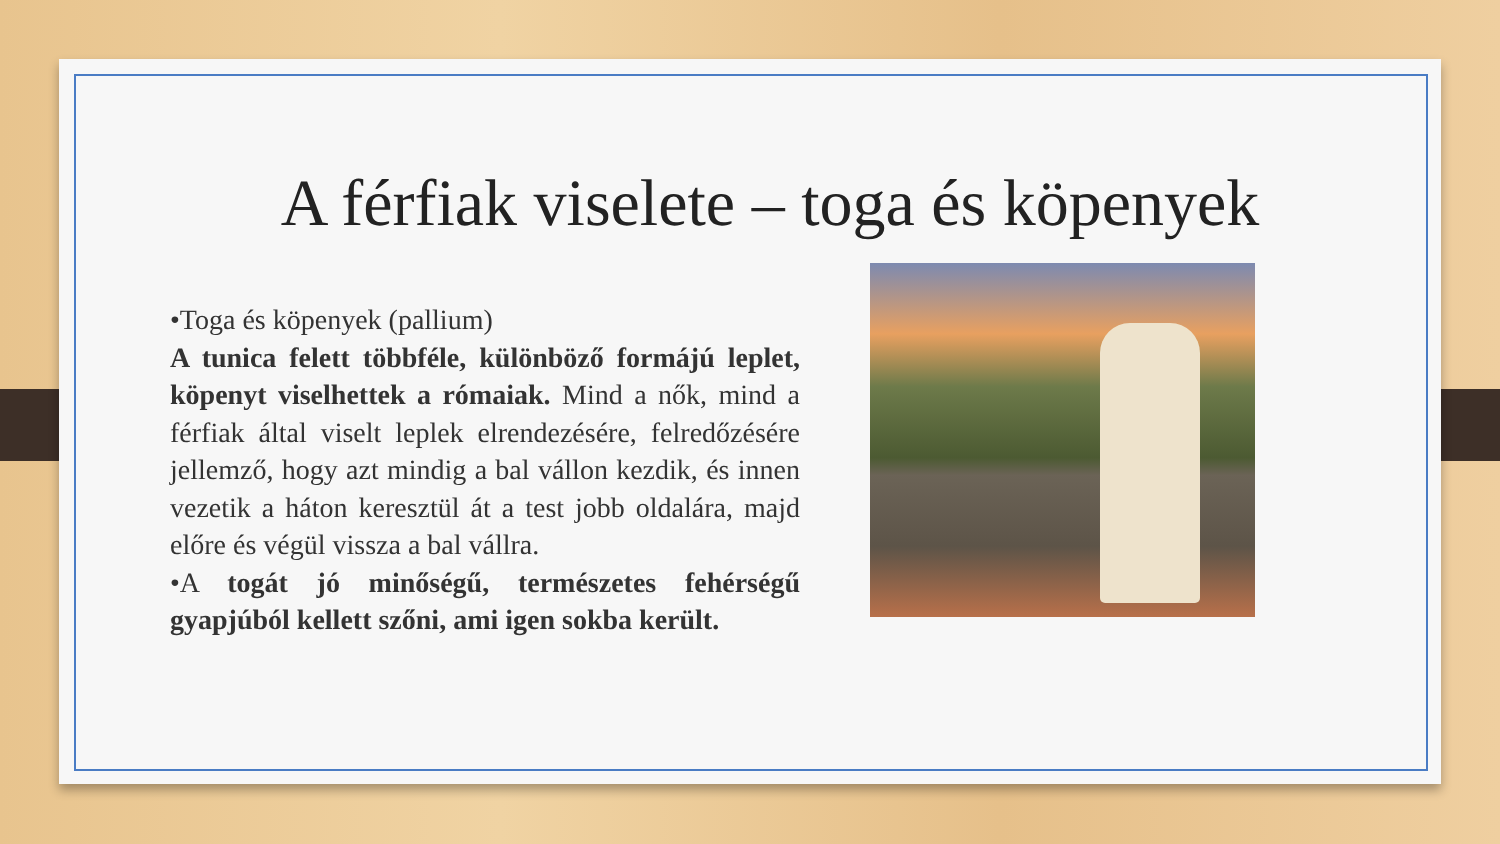A férfiak viselete – toga és köpenyek
•Toga és köpenyek (pallium)
A tunica felett többféle, különböző formájú leplet, köpenyt viselhettek a rómaiak. Mind a nők, mind a férfiak által viselt leplek elrendezésére, felredőzésére jellemző, hogy azt mindig a bal vállon kezdik, és innen vezetik a háton keresztül át a test jobb oldalára, majd előre és végül vissza a bal vállra.
•A togát jó minőségű, természetes fehérségű gyapjúból kellett szőni, ami igen sokba került.